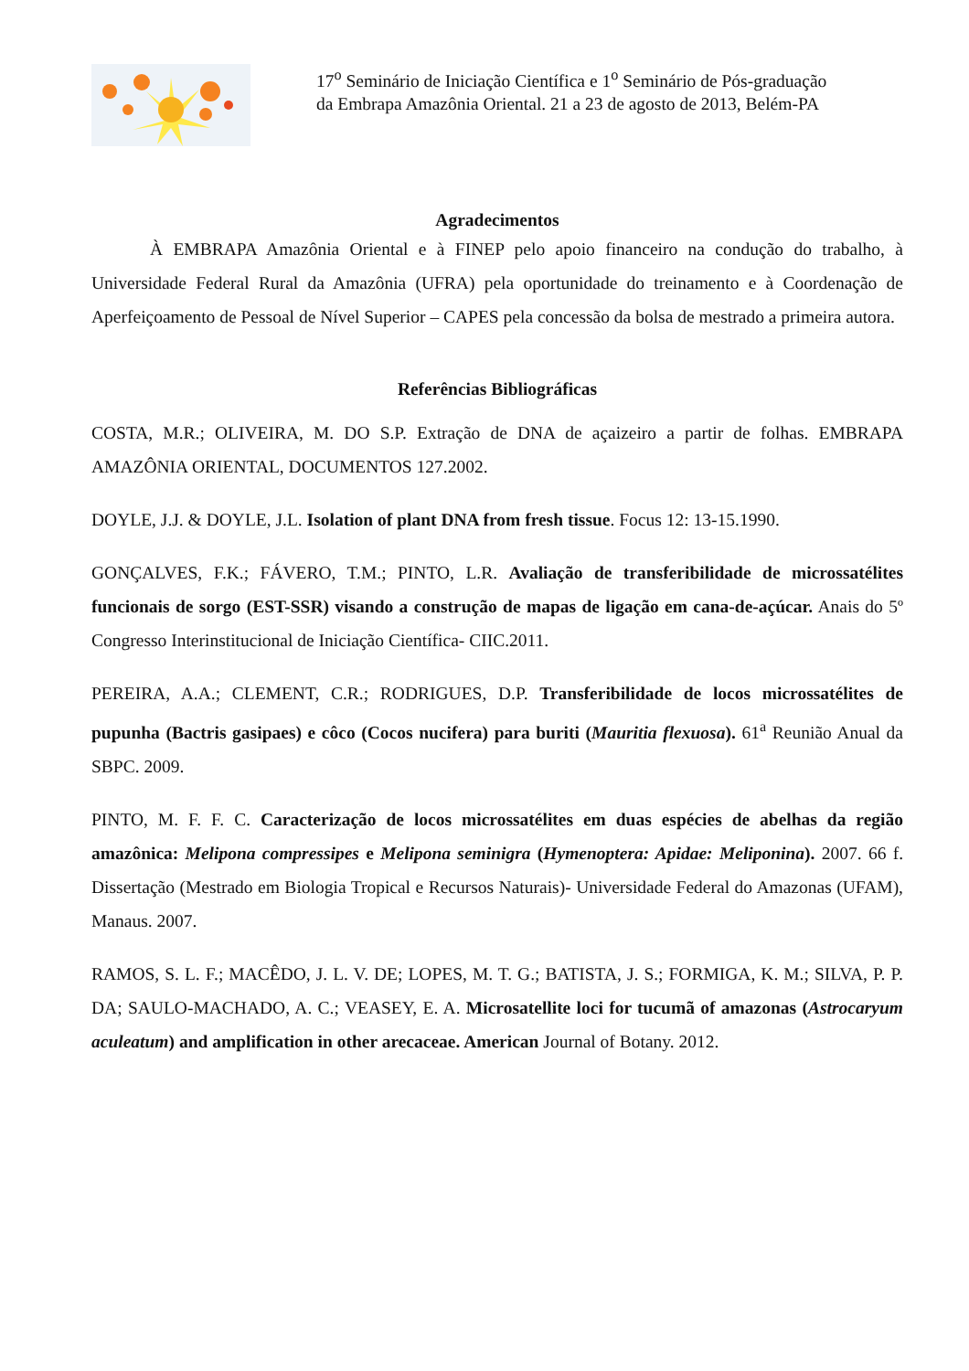17<sup>o</sup> Seminário de Iniciação Científica e 1<sup>o</sup> Seminário de Pós-graduação
da Embrapa Amazônia Oriental. 21 a 23 de agosto de 2013, Belém-PA
Agradecimentos
À EMBRAPA Amazônia Oriental e à FINEP pelo apoio financeiro na condução do trabalho, à Universidade Federal Rural da Amazônia (UFRA) pela oportunidade do treinamento e à Coordenação de Aperfeiçoamento de Pessoal de Nível Superior – CAPES pela concessão da bolsa de mestrado a primeira autora.
Referências Bibliográficas
COSTA, M.R.; OLIVEIRA, M. DO S.P. Extração de DNA de açaizeiro a partir de folhas. EMBRAPA AMAZÔNIA ORIENTAL, DOCUMENTOS 127.2002.
DOYLE, J.J. & DOYLE, J.L. Isolation of plant DNA from fresh tissue. Focus 12: 13-15.1990.
GONÇALVES, F.K.; FÁVERO, T.M.; PINTO, L.R. Avaliação de transferibilidade de microssatélites funcionais de sorgo (EST-SSR) visando a construção de mapas de ligação em cana-de-açúcar. Anais do 5º Congresso Interinstitucional de Iniciação Científica- CIIC.2011.
PEREIRA, A.A.; CLEMENT, C.R.; RODRIGUES, D.P. Transferibilidade de locos microssatélites de pupunha (Bactris gasipaes) e côco (Cocos nucifera) para buriti (Mauritia flexuosa). 61<sup>a</sup> Reunião Anual da SBPC. 2009.
PINTO, M. F. F. C. Caracterização de locos microssatélites em duas espécies de abelhas da região amazônica: Melipona compressipes e Melipona seminigra (Hymenoptera: Apidae: Meliponina). 2007. 66 f. Dissertação (Mestrado em Biologia Tropical e Recursos Naturais)- Universidade Federal do Amazonas (UFAM), Manaus. 2007.
RAMOS, S. L. F.; MACÊDO, J. L. V. DE; LOPES, M. T. G.; BATISTA, J. S.; FORMIGA, K. M.; SILVA, P. P. DA; SAULO-MACHADO, A. C.; VEASEY, E. A. Microsatellite loci for tucumã of amazonas (Astrocaryum aculeatum) and amplification in other arecaceae. American Journal of Botany. 2012.